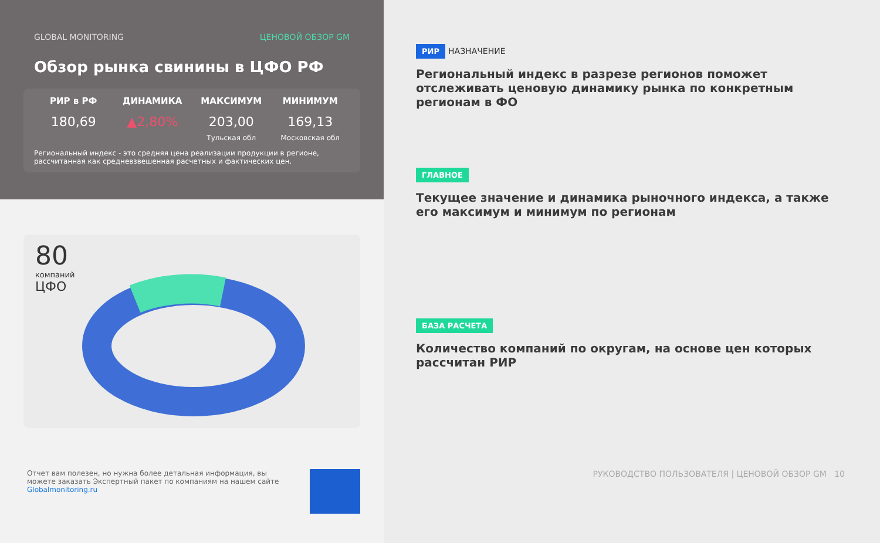GLOBAL MONITORING ЦЕНОВОЙ ОБЗОР GM
Обзор рынка свинины в ЦФО РФ
РИР в РФ
180,69
ДИНАМИКА
▲2,80%
МАКСИМУМ
203,00
Тульская обл
МИНИМУМ
169,13
Московская обл
Региональный индекс - это средняя цена реализации продукции в регионе, рассчитанная как средневзвешенная расчетных и фактических цен.
80
компаний
ЦФО
Отчет вам полезен, но нужна более детальная информация, вы можете заказать Экспертный пакет по компаниям на нашем сайте Globalmonitoring.ru
РИР НАЗНАЧЕНИЕ
Региональный индекс в разрезе регионов поможет отслеживать ценовую динамику рынка по конкретным регионам в ФО
ГЛАВНОЕ
Текущее значение и динамика рыночного индекса, а также его максимум и минимум по регионам
БАЗА РАСЧЕТА
Количество компаний по округам, на основе цен которых рассчитан РИР
РУКОВОДСТВО ПОЛЬЗОВАТЕЛЯ | ЦЕНОВОЙ ОБЗОР GM 10